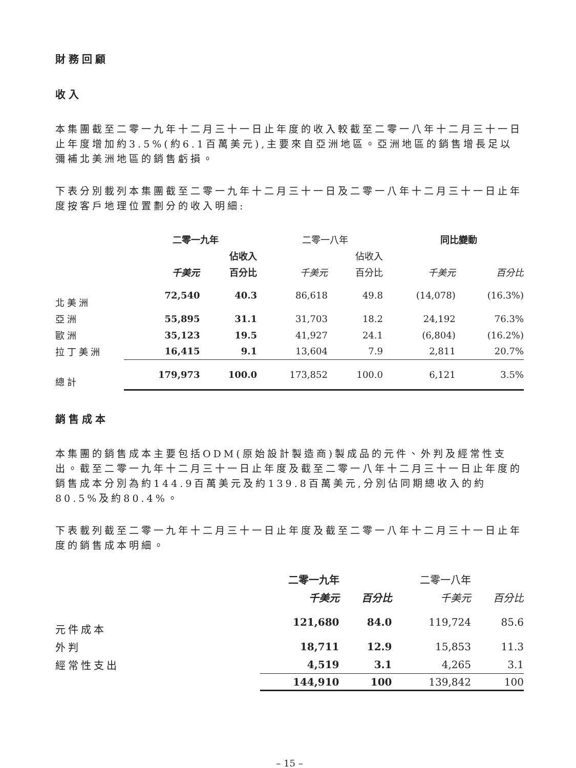財務回顧
收入
本集團截至二零一九年十二月三十一日止年度的收入較截至二零一八年十二月三十一日止年度增加約3.5%(約6.1百萬美元),主要來自亞洲地區。亞洲地區的銷售增長足以彌補北美洲地區的銷售虧損。
下表分別載列本集團截至二零一九年十二月三十一日及二零一八年十二月三十一日止年度按客戶地理位置劃分的收入明細:
| | 二零一九年 | | 二零一八年 | | 同比變動 | |
| --- | --- | --- | --- | --- | --- | --- |
| | | 佔收入 | | 佔收入 | | |
| | 千美元 | 百分比 | 千美元 | 百分比 | 千美元 | 百分比 |
| 北美洲 | 72,540 | 40.3 | 86,618 | 49.8 | (14,078) | (16.3%) |
| 亞洲 | 55,895 | 31.1 | 31,703 | 18.2 | 24,192 | 76.3% |
| 歐洲 | 35,123 | 19.5 | 41,927 | 24.1 | (6,804) | (16.2%) |
| 拉丁美洲 | 16,415 | 9.1 | 13,604 | 7.9 | 2,811 | 20.7% |
| 總計 | 179,973 | 100.0 | 173,852 | 100.0 | 6,121 | 3.5% |
銷售成本
本集團的銷售成本主要包括ODM(原始設計製造商)製成品的元件、外判及經常性支出。截至二零一九年十二月三十一日止年度及截至二零一八年十二月三十一日止年度的銷售成本分別為約144.9百萬美元及約139.8百萬美元,分別佔同期總收入的約80.5%及約80.4%。
下表載列截至二零一九年十二月三十一日止年度及截至二零一八年十二月三十一日止年度的銷售成本明細。
| | 二零一九年 | | 二零一八年 | |
| --- | --- | --- | --- | --- |
| | 千美元 | 百分比 | 千美元 | 百分比 |
| 元件成本 | 121,680 | 84.0 | 119,724 | 85.6 |
| 外判 | 18,711 | 12.9 | 15,853 | 11.3 |
| 經常性支出 | 4,519 | 3.1 | 4,265 | 3.1 |
| | 144,910 | 100 | 139,842 | 100 |
– 15 –